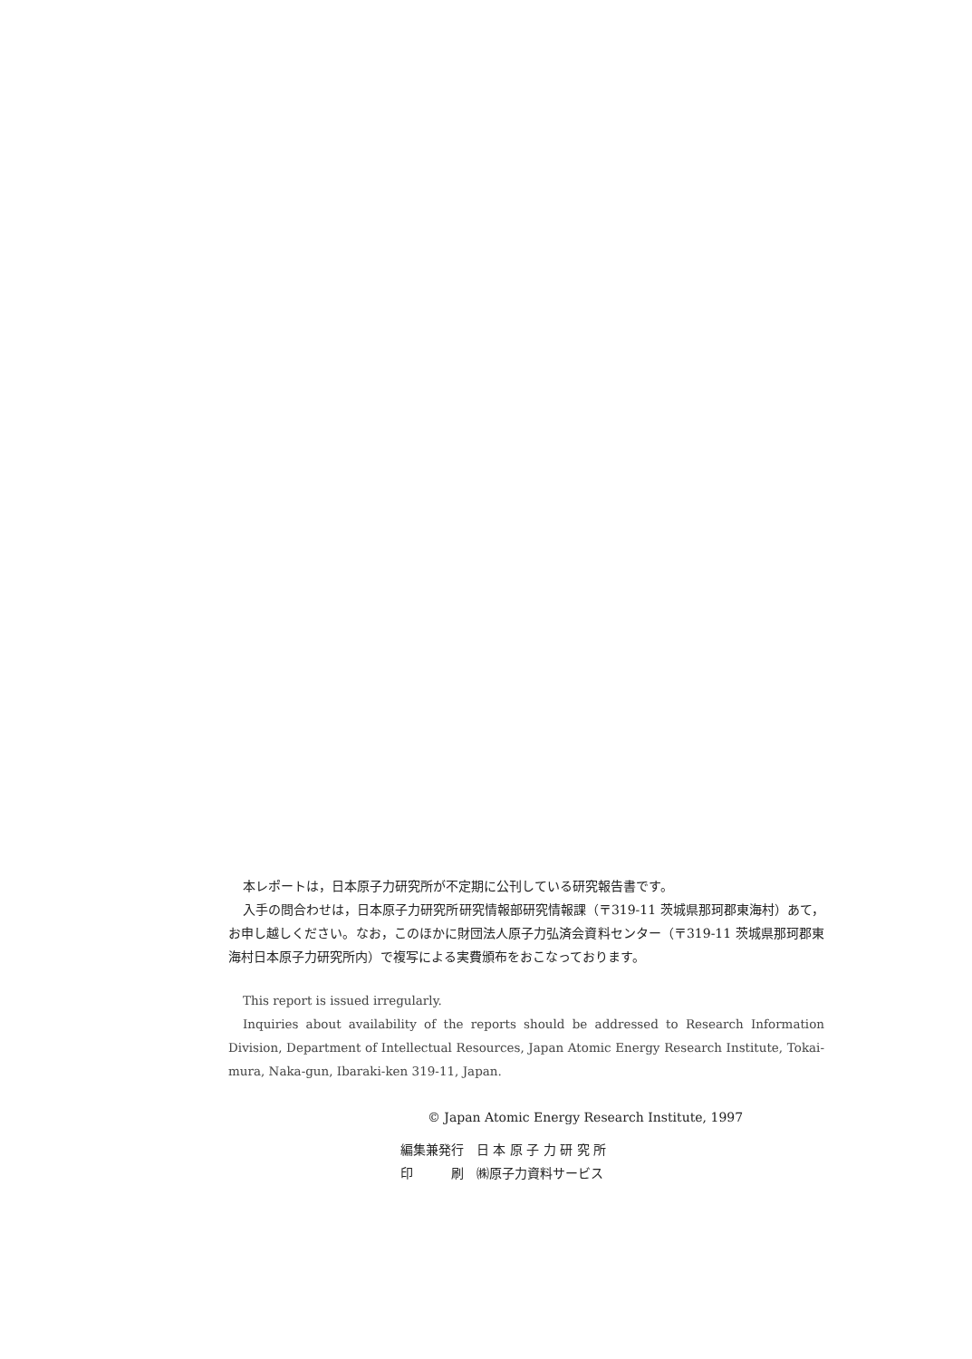本レポートは，日本原子力研究所が不定期に公刊している研究報告書です。
入手の問合わせは，日本原子力研究所研究情報部研究情報課（〒319-11 茨城県那珂郡東海村）あて，お申し越しください。なお，このほかに財団法人原子力弘済会資料センター（〒319-11 茨城県那珂郡東海村日本原子力研究所内）で複写による実費頒布をおこなっております。
This report is issued irregularly.
Inquiries about availability of the reports should be addressed to Research Information Division, Department of Intellectual Resources, Japan Atomic Energy Research Institute, Tokai-mura, Naka-gun, Ibaraki-ken 319-11, Japan.
© Japan Atomic Energy Research Institute, 1997
| 編集兼発行 | 日 本 原 子 力 研 究 所 |
| 印 刷 | ㈱原子力資料サービス |